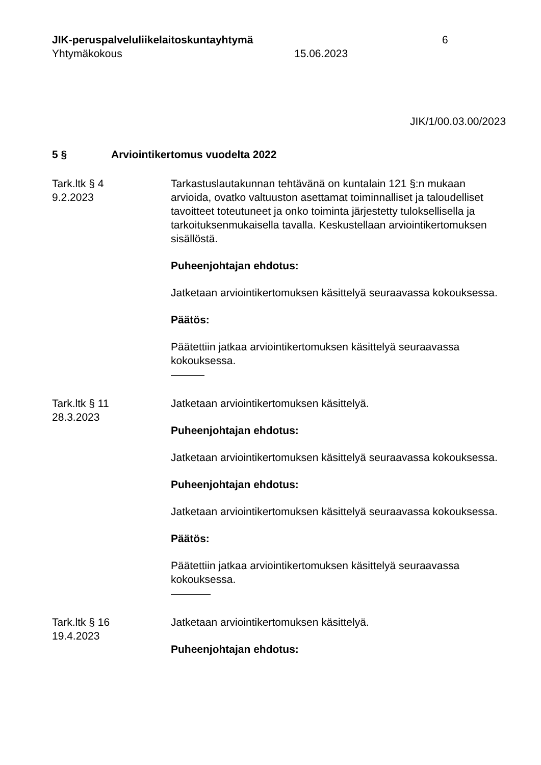JIK-peruspalveluliikelaitoskuntayhtymä
Yhtymäkokous
15.06.2023 6
JIK/1/00.03.00/2023
5 § Arviointikertomus vuodelta 2022
Tark.ltk § 4
9.2.2023
Tarkastuslautakunnan tehtävänä on kuntalain 121 §:n mukaan arvioida, ovatko valtuuston asettamat toiminnalliset ja taloudelliset tavoitteet toteutuneet ja onko toiminta järjestetty tuloksellisella ja tarkoituksenmukaisella tavalla. Keskustellaan arviointikertomuksen sisällöstä.
Puheenjohtajan ehdotus:
Jatketaan arviointikertomuksen käsittelyä seuraavassa kokouksessa.
Päätös:
Päätettiin jatkaa arviointikertomuksen käsittelyä seuraavassa kokouksessa.
Tark.ltk § 11
28.3.2023
Jatketaan arviointikertomuksen käsittelyä.
Puheenjohtajan ehdotus:
Jatketaan arviointikertomuksen käsittelyä seuraavassa kokouksessa.
Puheenjohtajan ehdotus:
Jatketaan arviointikertomuksen käsittelyä seuraavassa kokouksessa.
Päätös:
Päätettiin jatkaa arviointikertomuksen käsittelyä seuraavassa kokouksessa.
Tark.ltk § 16
19.4.2023
Jatketaan arviointikertomuksen käsittelyä.
Puheenjohtajan ehdotus: